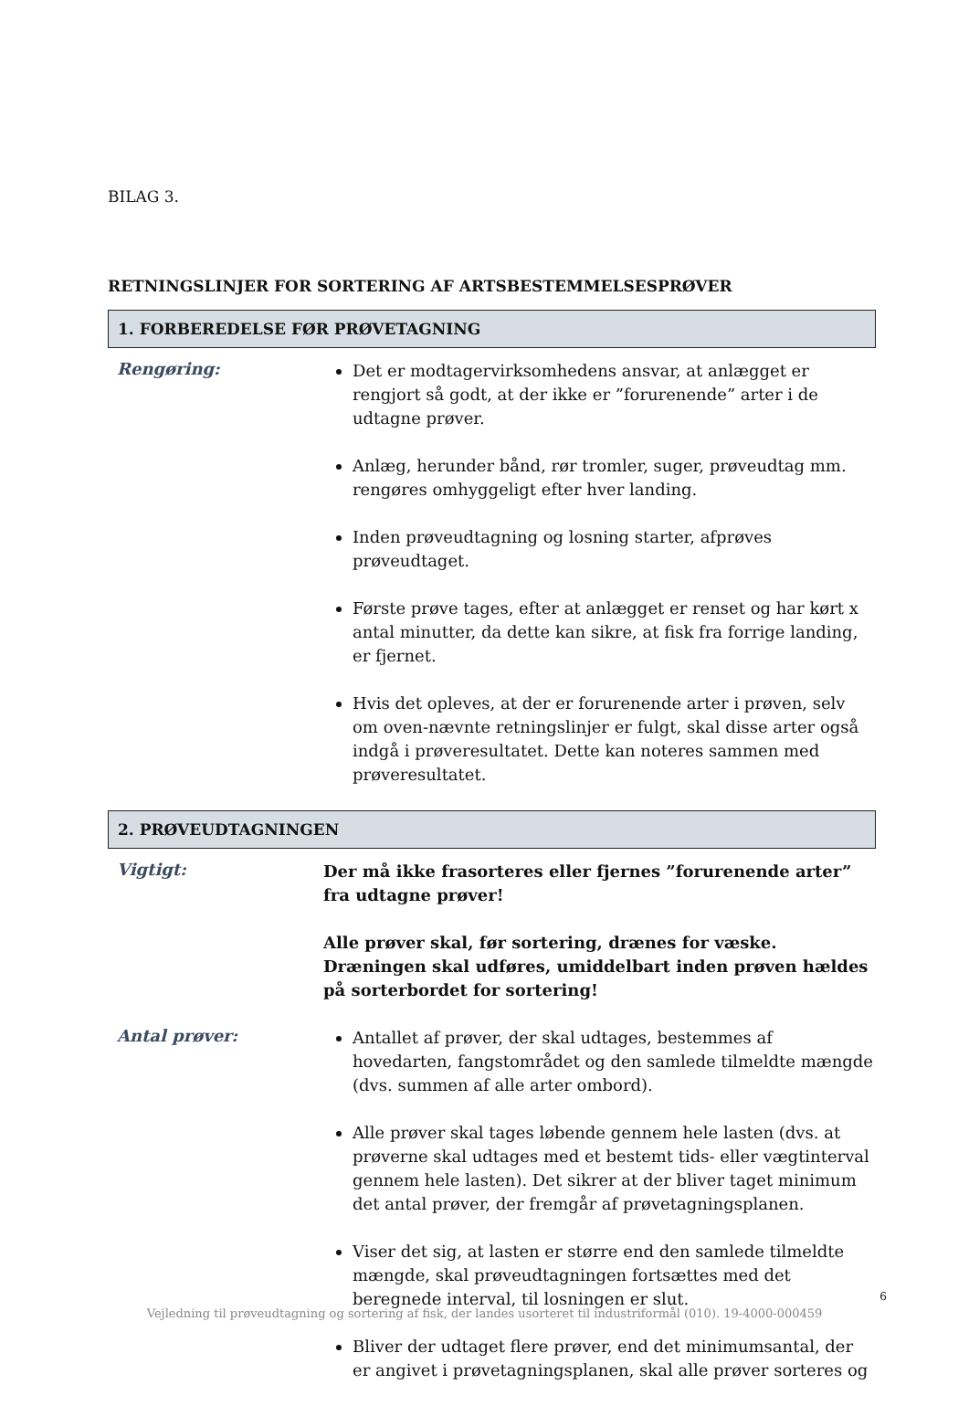BILAG 3.
RETNINGSLINJER FOR SORTERING AF ARTSBESTEMMELSESPRØVER
1. FORBEREDELSE FØR PRØVETAGNING
Rengøring:
Det er modtagervirksomhedens ansvar, at anlægget er rengjort så godt, at der ikke er ”forurenende” arter i de udtagne prøver.
Anlæg, herunder bånd, rør tromler, suger, prøveudtag mm. rengøres omhyggeligt efter hver landing.
Inden prøveudtagning og losning starter, afprøves prøveudtaget.
Første prøve tages, efter at anlægget er renset og har kørt x antal minutter, da dette kan sikre, at fisk fra forrige landing, er fjernet.
Hvis det opleves, at der er forurenende arter i prøven, selv om oven-nævnte retningslinjer er fulgt, skal disse arter også indgå i prøveresultatet. Dette kan noteres sammen med prøveresultatet.
2. PRØVEUDTAGNINGEN
Vigtigt:
Der må ikke frasorteres eller fjernes ”forurenende arter” fra udtagne prøver!
Alle prøver skal, før sortering, drænes for væske. Dræningen skal udføres, umiddelbart inden prøven hældes på sorterbordet for sortering!
Antal prøver:
Antallet af prøver, der skal udtages, bestemmes af hovedarten, fangstområdet og den samlede tilmeldte mængde (dvs. summen af alle arter ombord).
Alle prøver skal tages løbende gennem hele lasten (dvs. at prøverne skal udtages med et bestemt tids- eller vægtinterval gennem hele lasten). Det sikrer at der bliver taget minimum det antal prøver, der fremgår af prøvetagningsplanen.
Viser det sig, at lasten er større end den samlede tilmeldte mængde, skal prøveudtagningen fortsættes med det beregnede interval, til losningen er slut.
Bliver der udtaget flere prøver, end det minimumsantal, der er angivet i prøvetagningsplanen, skal alle prøver sorteres og
6
Vejledning til prøveudtagning og sortering af fisk, der landes usorteret til industriformål (010). 19-4000-000459